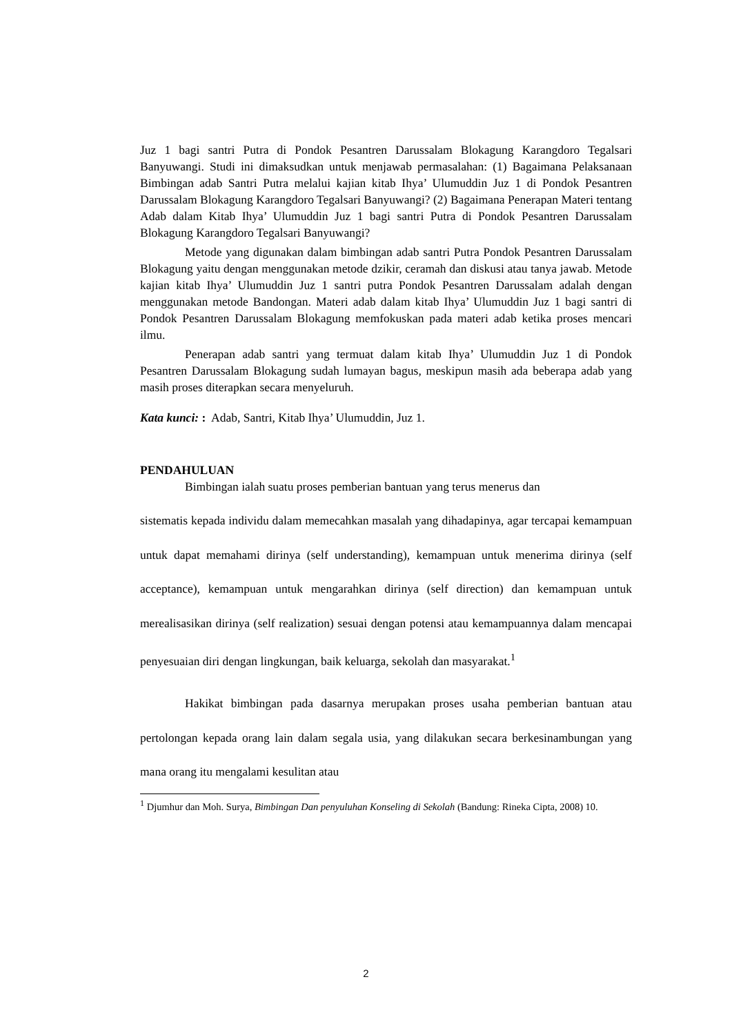Juz 1 bagi santri Putra di Pondok Pesantren Darussalam Blokagung Karangdoro Tegalsari Banyuwangi. Studi ini dimaksudkan untuk menjawab permasalahan: (1) Bagaimana Pelaksanaan Bimbingan adab Santri Putra melalui kajian kitab Ihya’ Ulumuddin Juz 1 di Pondok Pesantren Darussalam Blokagung Karangdoro Tegalsari Banyuwangi? (2) Bagaimana Penerapan Materi tentang Adab dalam Kitab Ihya’ Ulumuddin Juz 1 bagi santri Putra di Pondok Pesantren Darussalam Blokagung Karangdoro Tegalsari Banyuwangi?
Metode yang digunakan dalam bimbingan adab santri Putra Pondok Pesantren Darussalam Blokagung yaitu dengan menggunakan metode dzikir, ceramah dan diskusi atau tanya jawab. Metode kajian kitab Ihya’ Ulumuddin Juz 1 santri putra Pondok Pesantren Darussalam adalah dengan menggunakan metode Bandongan. Materi adab dalam kitab Ihya’ Ulumuddin Juz 1 bagi santri di Pondok Pesantren Darussalam Blokagung memfokuskan pada materi adab ketika proses mencari ilmu.
Penerapan adab santri yang termuat dalam kitab Ihya’ Ulumuddin Juz 1 di Pondok Pesantren Darussalam Blokagung sudah lumayan bagus, meskipun masih ada beberapa adab yang masih proses diterapkan secara menyeluruh.
Kata kunci: : Adab, Santri, Kitab Ihya’ Ulumuddin, Juz 1.
PENDAHULUAN
Bimbingan ialah suatu proses pemberian bantuan yang terus menerus dan
sistematis kepada individu dalam memecahkan masalah yang dihadapinya, agar tercapai kemampuan untuk dapat memahami dirinya (self understanding), kemampuan untuk menerima dirinya (self acceptance), kemampuan untuk mengarahkan dirinya (self direction) dan kemampuan untuk merealisasikan dirinya (self realization) sesuai dengan potensi atau kemampuannya dalam mencapai penyesuaian diri dengan lingkungan, baik keluarga, sekolah dan masyarakat.<sup>1</sup>
Hakikat bimbingan pada dasarnya merupakan proses usaha pemberian bantuan atau pertolongan kepada orang lain dalam segala usia, yang dilakukan secara berkesinambungan yang mana orang itu mengalami kesulitan atau
<sup>1</sup> Djumhur dan Moh. Surya, Bimbingan Dan penyuluhan Konseling di Sekolah (Bandung: Rineka Cipta, 2008) 10.
2